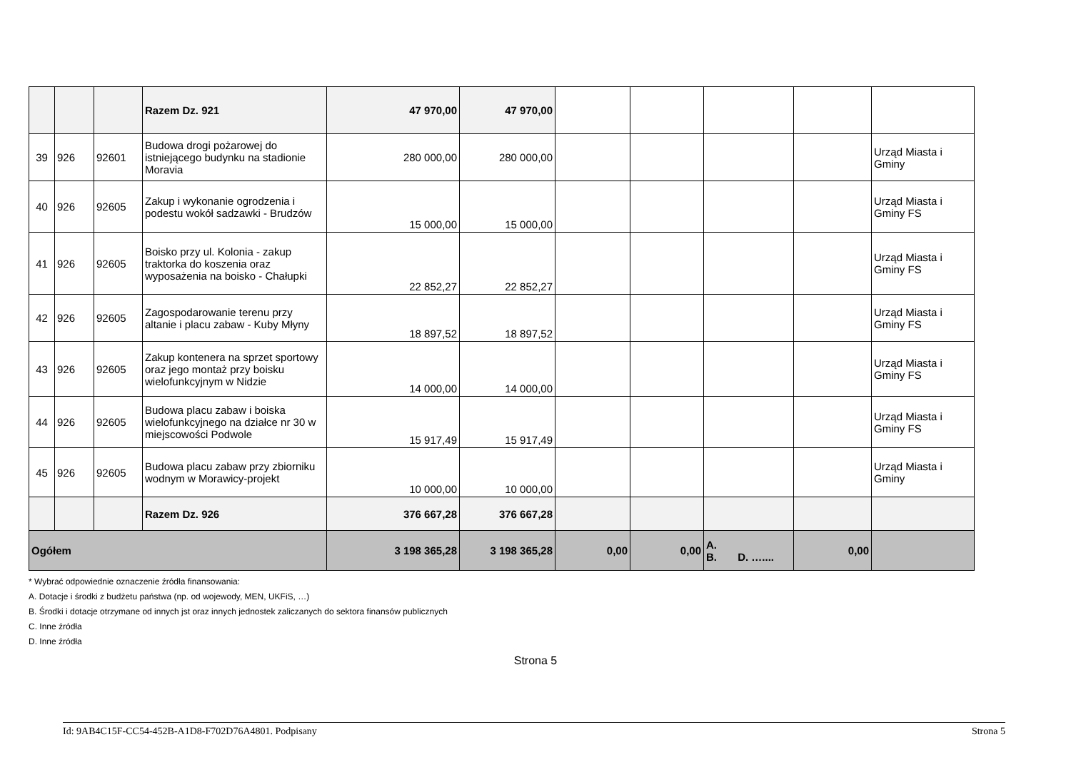| | | | Razem Dz. 921 | 47 970,00 | 47 970,00 | | | | | |
| 39 | 926 | 92601 | Budowa drogi pożarowej do istniejącego budynku na stadionie Moravia | 280 000,00 | 280 000,00 | | | | | Urząd Miasta i Gminy |
| 40 | 926 | 92605 | Zakup i wykonanie ogrodzenia i podestu wokół sadzawki - Brudzów | 15 000,00 | 15 000,00 | | | | | Urząd Miasta i Gminy FS |
| 41 | 926 | 92605 | Boisko przy ul. Kolonia - zakup traktorka do koszenia oraz wyposażenia na boisko - Chałupki | 22 852,27 | 22 852,27 | | | | | Urząd Miasta i Gminy FS |
| 42 | 926 | 92605 | Zagospodarowanie terenu przy altanie i placu zabaw - Kuby Młyny | 18 897,52 | 18 897,52 | | | | | Urząd Miasta i Gminy FS |
| 43 | 926 | 92605 | Zakup kontenera na sprzet sportowy oraz jego montaż przy boisku wielofunkcyjnym w Nidzie | 14 000,00 | 14 000,00 | | | | | Urząd Miasta i Gminy FS |
| 44 | 926 | 92605 | Budowa placu zabaw i boiska wielofunkcyjnego na działce nr 30 w miejscowości Podwole | 15 917,49 | 15 917,49 | | | | | Urząd Miasta i Gminy FS |
| 45 | 926 | 92605 | Budowa placu zabaw przy zbiorniku wodnym w Morawicy-projekt | 10 000,00 | 10 000,00 | | | | | Urząd Miasta i Gminy |
| | | | Razem Dz. 926 | 376 667,28 | 376 667,28 | | | | | |
| Ogółem | | | | 3 198 365,28 | 3 198 365,28 | 0,00 | 0,00 | A. B. D. ….... | 0,00 | |
* Wybrać odpowiednie oznaczenie źródła finansowania:
A. Dotacje i środki z budżetu państwa (np. od wojewody, MEN, UKFiS, …)
B. Środki i dotacje otrzymane od innych jst oraz innych jednostek zaliczanych do sektora finansów publicznych
C. Inne źródła
D. Inne źródła
Strona 5
Id: 9AB4C15F-CC54-452B-A1D8-F702D76A4801. Podpisany Strona 5